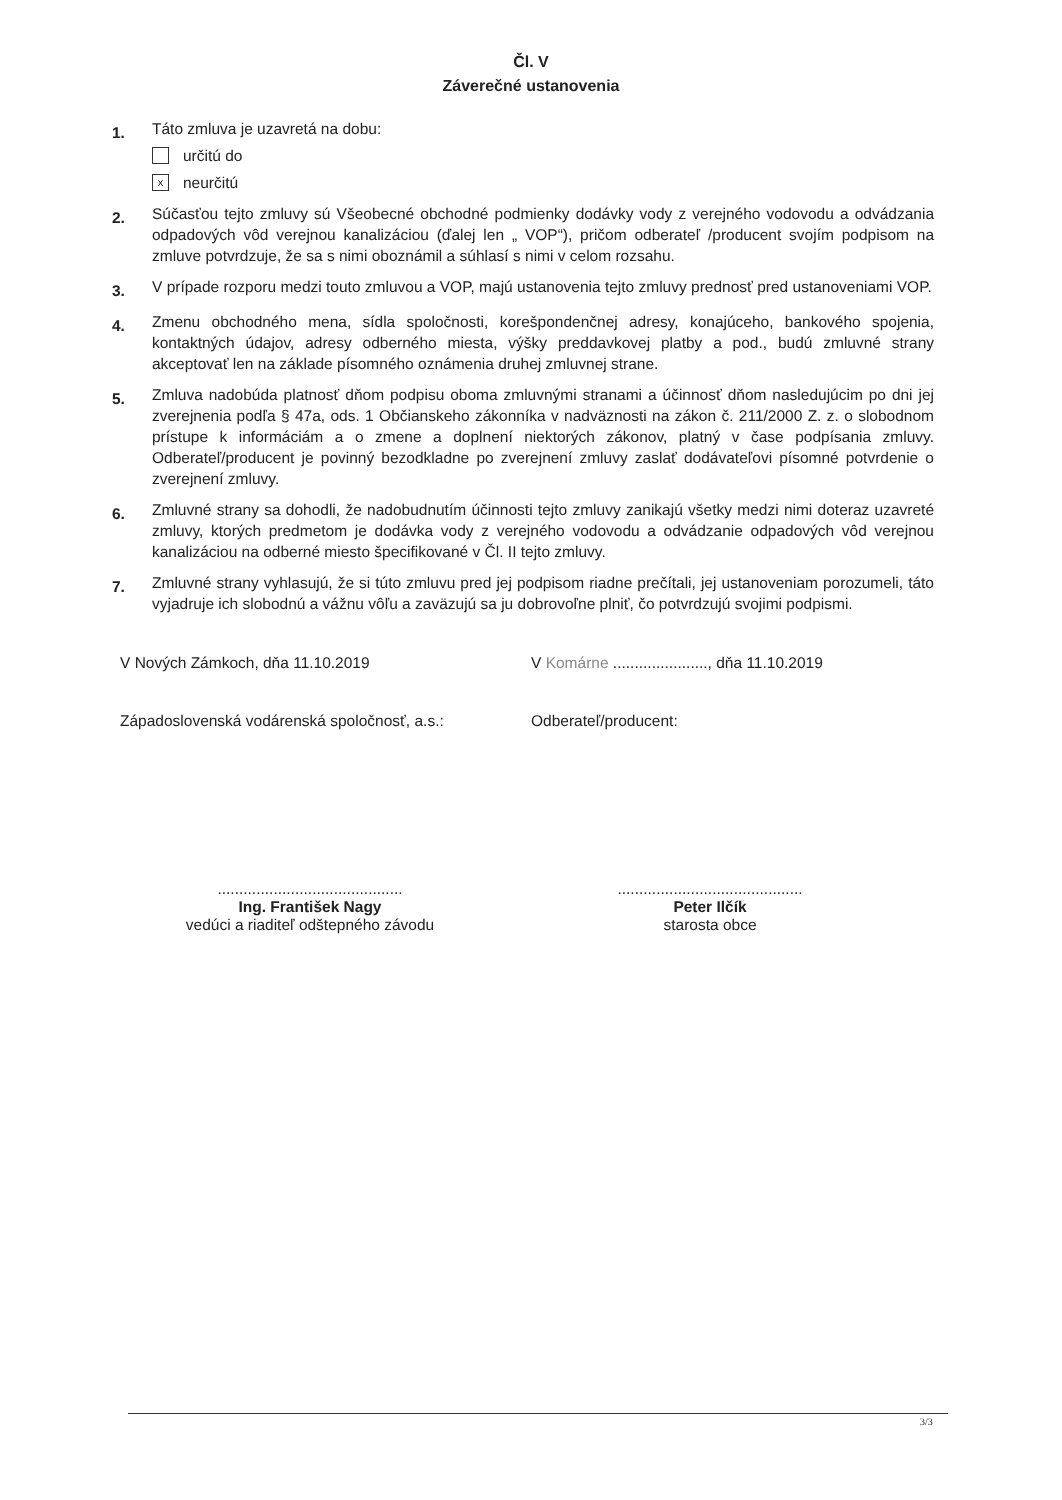Čl. V
Záverečné ustanovenia
1.
Táto zmluva je uzavretá na dobu:
určitú do
xneurčitú
2.
Súčasťou tejto zmluvy sú Všeobecné obchodné podmienky dodávky vody z verejného vodovodu a odvádzania odpadových vôd verejnou kanalizáciou (ďalej len „ VOP“), pričom odberateľ /producent svojím podpisom na zmluve potvrdzuje, že sa s nimi oboznámil a súhlasí s nimi v celom rozsahu.
3.
V prípade rozporu medzi touto zmluvou a VOP, majú ustanovenia tejto zmluvy prednosť pred ustanoveniami VOP.
4.
Zmenu obchodného mena, sídla spoločnosti, korešpondenčnej adresy, konajúceho, bankového spojenia, kontaktných údajov, adresy odberného miesta, výšky preddavkovej platby a pod., budú zmluvné strany akceptovať len na základe písomného oznámenia druhej zmluvnej strane.
5.
Zmluva nadobúda platnosť dňom podpisu oboma zmluvnými stranami a účinnosť dňom nasledujúcim po dni jej zverejnenia podľa § 47a, ods. 1 Občianskeho zákonníka v nadväznosti na zákon č. 211/2000 Z. z. o slobodnom prístupe k informáciám a o zmene a doplnení niektorých zákonov, platný v čase podpísania zmluvy. Odberateľ/producent je povinný bezodkladne po zverejnení zmluvy zaslať dodávateľovi písomné potvrdenie o zverejnení zmluvy.
6.
Zmluvné strany sa dohodli, že nadobudnutím účinnosti tejto zmluvy zanikajú všetky medzi nimi doteraz uzavreté zmluvy, ktorých predmetom je dodávka vody z verejného vodovodu a odvádzanie odpadových vôd verejnou kanalizáciou na odberné miesto špecifikované v Čl. II tejto zmluvy.
7.
Zmluvné strany vyhlasujú, že si túto zmluvu pred jej podpisom riadne prečítali, jej ustanoveniam porozumeli, táto vyjadruje ich slobodnú a vážnu vôľu a zaväzujú sa ju dobrovoľne plniť, čo potvrdzujú svojimi podpismi.
V Nových Zámkoch, dňa 11.10.2019 V Komárne ......................, dňa 11.10.2019
Západoslovenská vodárenská spoločnosť, a.s.: Odberateľ/producent:
...........................................
Ing. František Nagy
vedúci a riaditeľ odštepného závodu
...........................................
Peter Ilčík
starosta obce
3/3